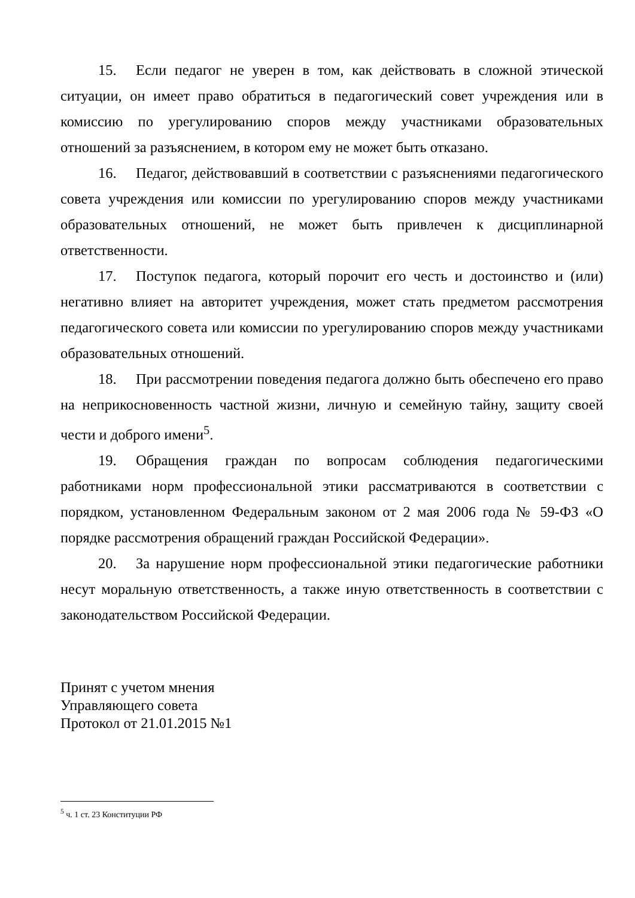15. Если педагог не уверен в том, как действовать в сложной этической ситуации, он имеет право обратиться в педагогический совет учреждения или в комиссию по урегулированию споров между участниками образовательных отношений за разъяснением, в котором ему не может быть отказано.
16. Педагог, действовавший в соответствии с разъяснениями педагогического совета учреждения или комиссии по урегулированию споров между участниками образовательных отношений, не может быть привлечен к дисциплинарной ответственности.
17. Поступок педагога, который порочит его честь и достоинство и (или) негативно влияет на авторитет учреждения, может стать предметом рассмотрения педагогического совета или комиссии по урегулированию споров между участниками образовательных отношений.
18. При рассмотрении поведения педагога должно быть обеспечено его право на неприкосновенность частной жизни, личную и семейную тайну, защиту своей чести и доброго имени<sup>5</sup>.
19. Обращения граждан по вопросам соблюдения педагогическими работниками норм профессиональной этики рассматриваются в соответствии с порядком, установленном Федеральным законом от 2 мая 2006 года № 59-ФЗ «О порядке рассмотрения обращений граждан Российской Федерации».
20. За нарушение норм профессиональной этики педагогические работники несут моральную ответственность, а также иную ответственность в соответствии с законодательством Российской Федерации.
Принят с учетом мнения
Управляющего совета
Протокол от 21.01.2015 №1
<sup>5</sup> ч. 1 ст. 23 Конституции РФ